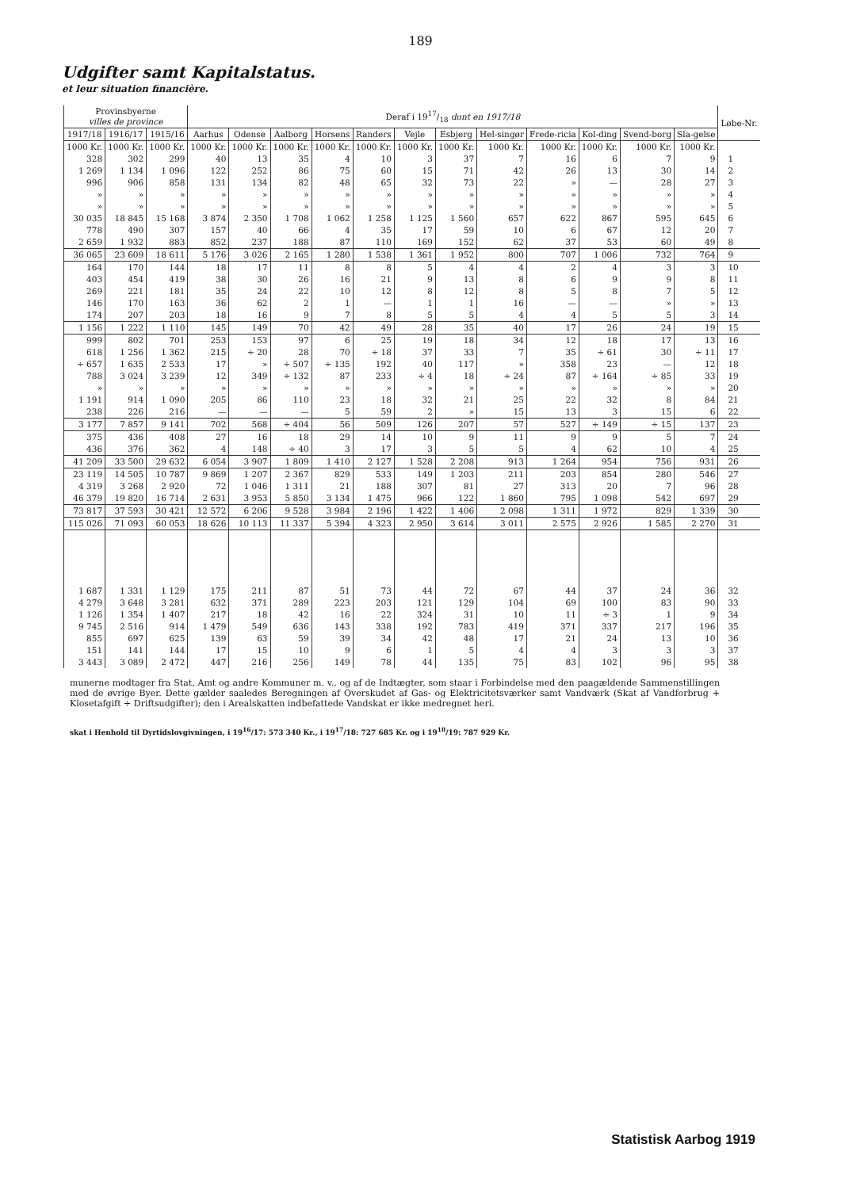189
Udgifter samt Kapitalstatus.
et leur situation financière.
| Provinsbyerne villes de province | | | Deraf i 1917/18 dont en 1917/18 | | | | | | | | | | | | Løbe-Nr. |
| --- | --- | --- | --- | --- | --- | --- | --- | --- | --- | --- | --- | --- | --- | --- | --- |
| 1917/18 | 1916/17 | 1915/16 | Aarhus | Odense | Aalborg | Horsens | Randers | Vejle | Esbjerg | Hel-singør | Frede-ricia | Kol-ding | Svend-borg | Sla-gelse | |
| 1000 Kr. | 1000 Kr. | 1000 Kr. | 1000 Kr. | 1000 Kr. | 1000 Kr. | 1000 Kr. | 1000 Kr. | 1000 Kr. | 1000 Kr. | 1000 Kr. | 1000 Kr. | 1000 Kr. | 1000 Kr. | 1000 Kr. | |
| 328 | 302 | 299 | 40 | 13 | 35 | 4 | 10 | 3 | 37 | 7 | 16 | 6 | 7 | 9 | 1 |
| 1 269 | 1 134 | 1 096 | 122 | 252 | 86 | 75 | 60 | 15 | 71 | 42 | 26 | 13 | 30 | 14 | 2 |
| 996 | 906 | 858 | 131 | 134 | 82 | 48 | 65 | 32 | 73 | 22 | » | — | 28 | 27 | 3 |
| » | » | » | » | » | » | » | » | » | » | » | » | » | » | » | 4 |
| » | » | » | » | » | » | » | » | » | » | » | » | » | » | » | 5 |
| 30 035 | 18 845 | 15 168 | 3 874 | 2 350 | 1 708 | 1 062 | 1 258 | 1 125 | 1 560 | 657 | 622 | 867 | 595 | 645 | 6 |
| 778 | 490 | 307 | 157 | 40 | 66 | 4 | 35 | 17 | 59 | 10 | 6 | 67 | 12 | 20 | 7 |
| 2 659 | 1 932 | 883 | 852 | 237 | 188 | 87 | 110 | 169 | 152 | 62 | 37 | 53 | 60 | 49 | 8 |
| 36 065 | 23 609 | 18 611 | 5 176 | 3 026 | 2 165 | 1 280 | 1 538 | 1 361 | 1 952 | 800 | 707 | 1 006 | 732 | 764 | 9 |
| 164 | 170 | 144 | 18 | 17 | 11 | 8 | 8 | 5 | 4 | 4 | 2 | 4 | 3 | 3 | 10 |
| 403 | 454 | 419 | 38 | 30 | 26 | 16 | 21 | 9 | 13 | 8 | 6 | 9 | 9 | 8 | 11 |
| 269 | 221 | 181 | 35 | 24 | 22 | 10 | 12 | 8 | 12 | 8 | 5 | 8 | 7 | 5 | 12 |
| 146 | 170 | 163 | 36 | 62 | 2 | 1 | — | 1 | 1 | 16 | — | — | » | » | 13 |
| 174 | 207 | 203 | 18 | 16 | 9 | 7 | 8 | 5 | 5 | 4 | 4 | 5 | 5 | 3 | 14 |
| 1 156 | 1 222 | 1 110 | 145 | 149 | 70 | 42 | 49 | 28 | 35 | 40 | 17 | 26 | 24 | 19 | 15 |
| 999 | 802 | 701 | 253 | 153 | 97 | 6 | 25 | 19 | 18 | 34 | 12 | 18 | 17 | 13 | 16 |
| 618 | 1 256 | 1 362 | 215 | ÷ 20 | 28 | 70 | ÷ 18 | 37 | 33 | 7 | 35 | ÷ 61 | 30 | ÷ 11 | 17 |
| ÷ 657 | 1 635 | 2 533 | 17 | » | ÷ 507 | ÷ 135 | 192 | 40 | 117 | » | 358 | 23 | — | 12 | 18 |
| 788 | 3 024 | 3 239 | 12 | 349 | ÷ 132 | 87 | 233 | ÷ 4 | 18 | ÷ 24 | 87 | ÷ 164 | ÷ 85 | 33 | 19 |
| » | » | » | » | » | » | » | » | » | » | » | » | » | » | » | 20 |
| 1 191 | 914 | 1 090 | 205 | 86 | 110 | 23 | 18 | 32 | 21 | 25 | 22 | 32 | 8 | 84 | 21 |
| 238 | 226 | 216 | — | — | — | 5 | 59 | 2 | » | 15 | 13 | 3 | 15 | 6 | 22 |
| 3 177 | 7 857 | 9 141 | 702 | 568 | ÷ 404 | 56 | 509 | 126 | 207 | 57 | 527 | ÷ 149 | ÷ 15 | 137 | 23 |
| 375 | 436 | 408 | 27 | 16 | 18 | 29 | 14 | 10 | 9 | 11 | 9 | 9 | 5 | 7 | 24 |
| 436 | 376 | 362 | 4 | 148 | ÷ 40 | 3 | 17 | 3 | 5 | 5 | 4 | 62 | 10 | 4 | 25 |
| 41 209 | 33 500 | 29 632 | 6 054 | 3 907 | 1 809 | 1 410 | 2 127 | 1 528 | 2 208 | 913 | 1 264 | 954 | 756 | 931 | 26 |
| 23 119 | 14 505 | 10 787 | 9 869 | 1 207 | 2 367 | 829 | 533 | 149 | 1 203 | 211 | 203 | 854 | 280 | 546 | 27 |
| 4 319 | 3 268 | 2 920 | 72 | 1 046 | 1 311 | 21 | 188 | 307 | 81 | 27 | 313 | 20 | 7 | 96 | 28 |
| 46 379 | 19 820 | 16 714 | 2 631 | 3 953 | 5 850 | 3 134 | 1 475 | 966 | 122 | 1 860 | 795 | 1 098 | 542 | 697 | 29 |
| 73 817 | 37 593 | 30 421 | 12 572 | 6 206 | 9 528 | 3 984 | 2 196 | 1 422 | 1 406 | 2 098 | 1 311 | 1 972 | 829 | 1 339 | 30 |
| 115 026 | 71 093 | 60 053 | 18 626 | 10 113 | 11 337 | 5 394 | 4 323 | 2 950 | 3 614 | 3 011 | 2 575 | 2 926 | 1 585 | 2 270 | 31 |
| 1 687 | 1 331 | 1 129 | 175 | 211 | 87 | 51 | 73 | 44 | 72 | 67 | 44 | 37 | 24 | 36 | 32 |
| 4 279 | 3 648 | 3 281 | 632 | 371 | 289 | 223 | 203 | 121 | 129 | 104 | 69 | 100 | 83 | 90 | 33 |
| 1 126 | 1 354 | 1 407 | 217 | 18 | 42 | 16 | 22 | 324 | 31 | 10 | 11 | ÷ 3 | 1 | 9 | 34 |
| 9 745 | 2 516 | 914 | 1 479 | 549 | 636 | 143 | 338 | 192 | 783 | 419 | 371 | 337 | 217 | 196 | 35 |
| 855 | 697 | 625 | 139 | 63 | 59 | 39 | 34 | 42 | 48 | 17 | 21 | 24 | 13 | 10 | 36 |
| 151 | 141 | 144 | 17 | 15 | 10 | 9 | 6 | 1 | 5 | 4 | 4 | 3 | 3 | 3 | 37 |
| 3 443 | 3 089 | 2 472 | 447 | 216 | 256 | 149 | 78 | 44 | 135 | 75 | 83 | 102 | 96 | 95 | 38 |
munerne modtager fra Stat, Amt og andre Kommuner m. v., og af de Indtægter, som staar i Forbindelse med den paagældende Sammenstillingen med de øvrige Byer. Dette gælder saaledes Beregningen af Overskudet af Gas- og Elektricitetsværker samt Vandværk (Skat af Vandforbrug + Klosetafgift ÷ Driftsudgifter); den i Arealskatten indbefattede Vandskat er ikke medregnet heri.
skat i Henhold til Dyrtidslovgivningen, i 19<sup>16</sup>/17: 573 340 Kr., i 19<sup>17</sup>/18: 727 685 Kr. og i 19<sup>18</sup>/19: 787 929 Kr.
Statistisk Aarbog 1919